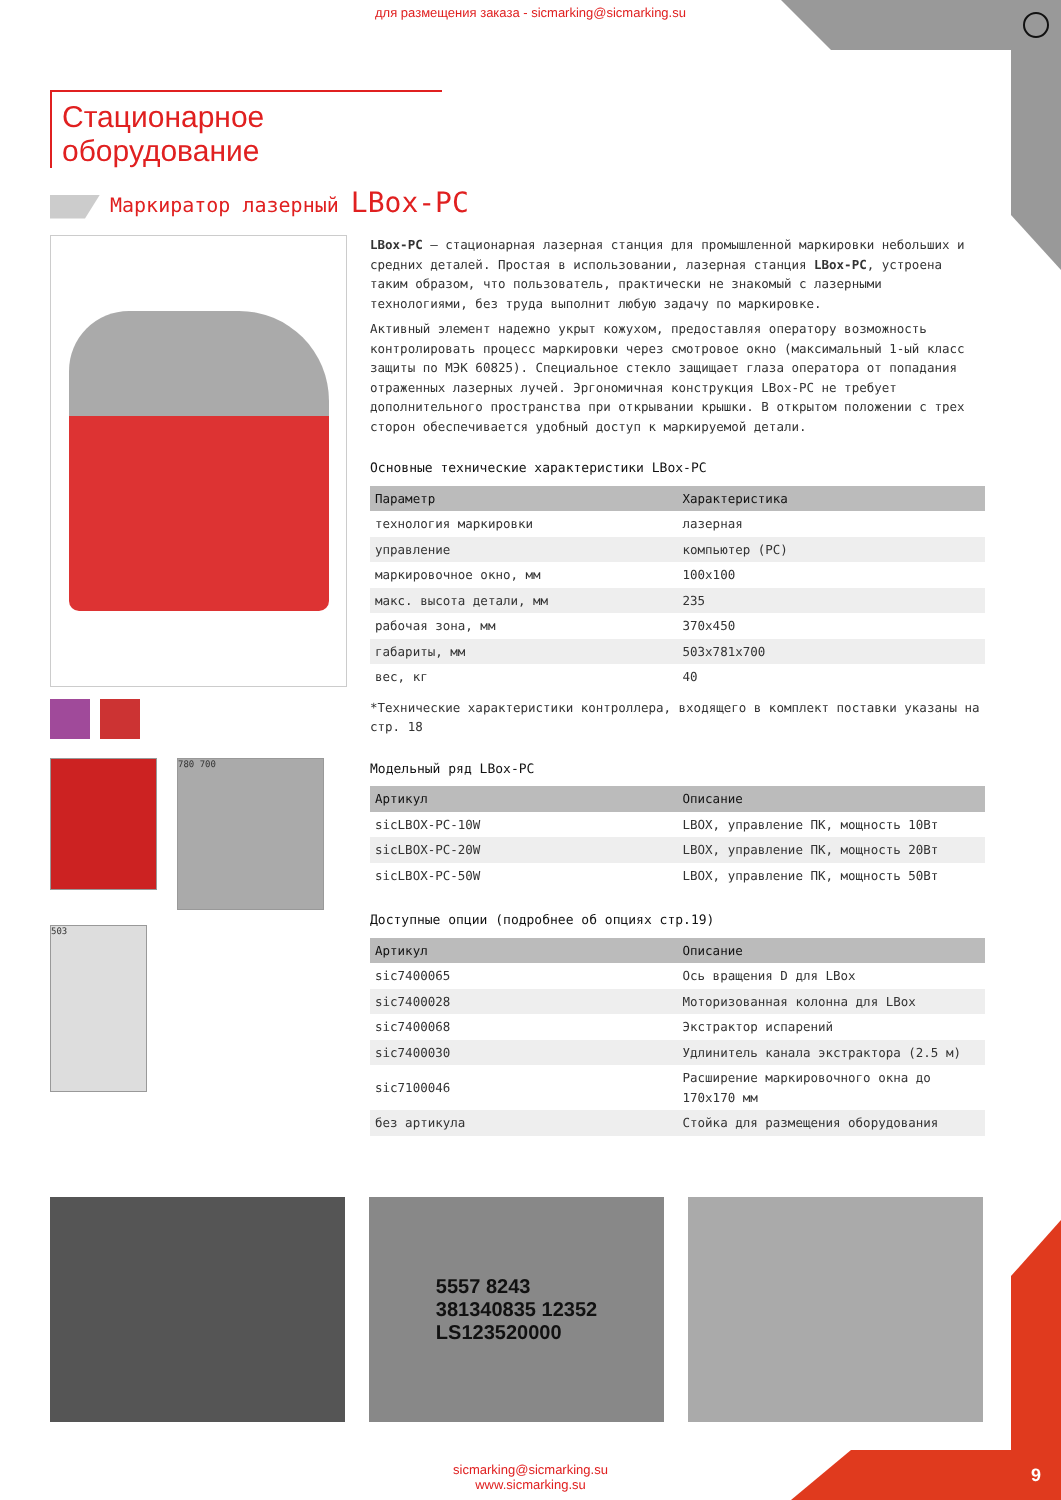для размещения заказа - sicmarking@sicmarking.su
Стационарное оборудование
Маркиратор лазерный LBox-PC
780 700
503
LBox-PC – стационарная лазерная станция для промышленной маркировки небольших и средних деталей. Простая в использовании, лазерная станция LBox-PC, устроена таким образом, что пользователь, практически не знакомый с лазерными технологиями, без труда выполнит любую задачу по маркировке.
Активный элемент надежно укрыт кожухом, предоставляя оператору возможность контролировать процесс маркировки через смотровое окно (максимальный 1-ый класс защиты по МЭК 60825). Специальное стекло защищает глаза оператора от попадания отраженных лазерных лучей. Эргономичная конструкция LBox-PC не требует дополнительного пространства при открывании крышки. В открытом положении с трех сторон обеспечивается удобный доступ к маркируемой детали.
Основные технические характеристики LBox-PC
| Параметр | Характеристика |
| --- | --- |
| технология маркировки | лазерная |
| управление | компьютер (PC) |
| маркировочное окно, мм | 100x100 |
| макс. высота детали, мм | 235 |
| рабочая зона, мм | 370x450 |
| габариты, мм | 503x781x700 |
| вес, кг | 40 |
*Технические характеристики контроллера, входящего в комплект поставки указаны на стр. 18
Модельный ряд LBox-PC
| Артикул | Описание |
| --- | --- |
| sicLBOX-PC-10W | LBOX, управление ПК, мощность 10Вт |
| sicLBOX-PC-20W | LBOX, управление ПК, мощность 20Вт |
| sicLBOX-PC-50W | LBOX, управление ПК, мощность 50Вт |
Доступные опции (подробнее об опциях стр.19)
| Артикул | Описание |
| --- | --- |
| sic7400065 | Ось вращения D для LBox |
| sic7400028 | Моторизованная колонна для LBox |
| sic7400068 | Экстрактор испарений |
| sic7400030 | Удлинитель канала экстрактора (2.5 м) |
| sic7100046 | Расширение маркировочного окна до 170x170 мм |
| без артикула | Стойка для размещения оборудования |
5557 8243
381340835 12352
LS123520000
sicmarking@sicmarking.su
www.sicmarking.su
9